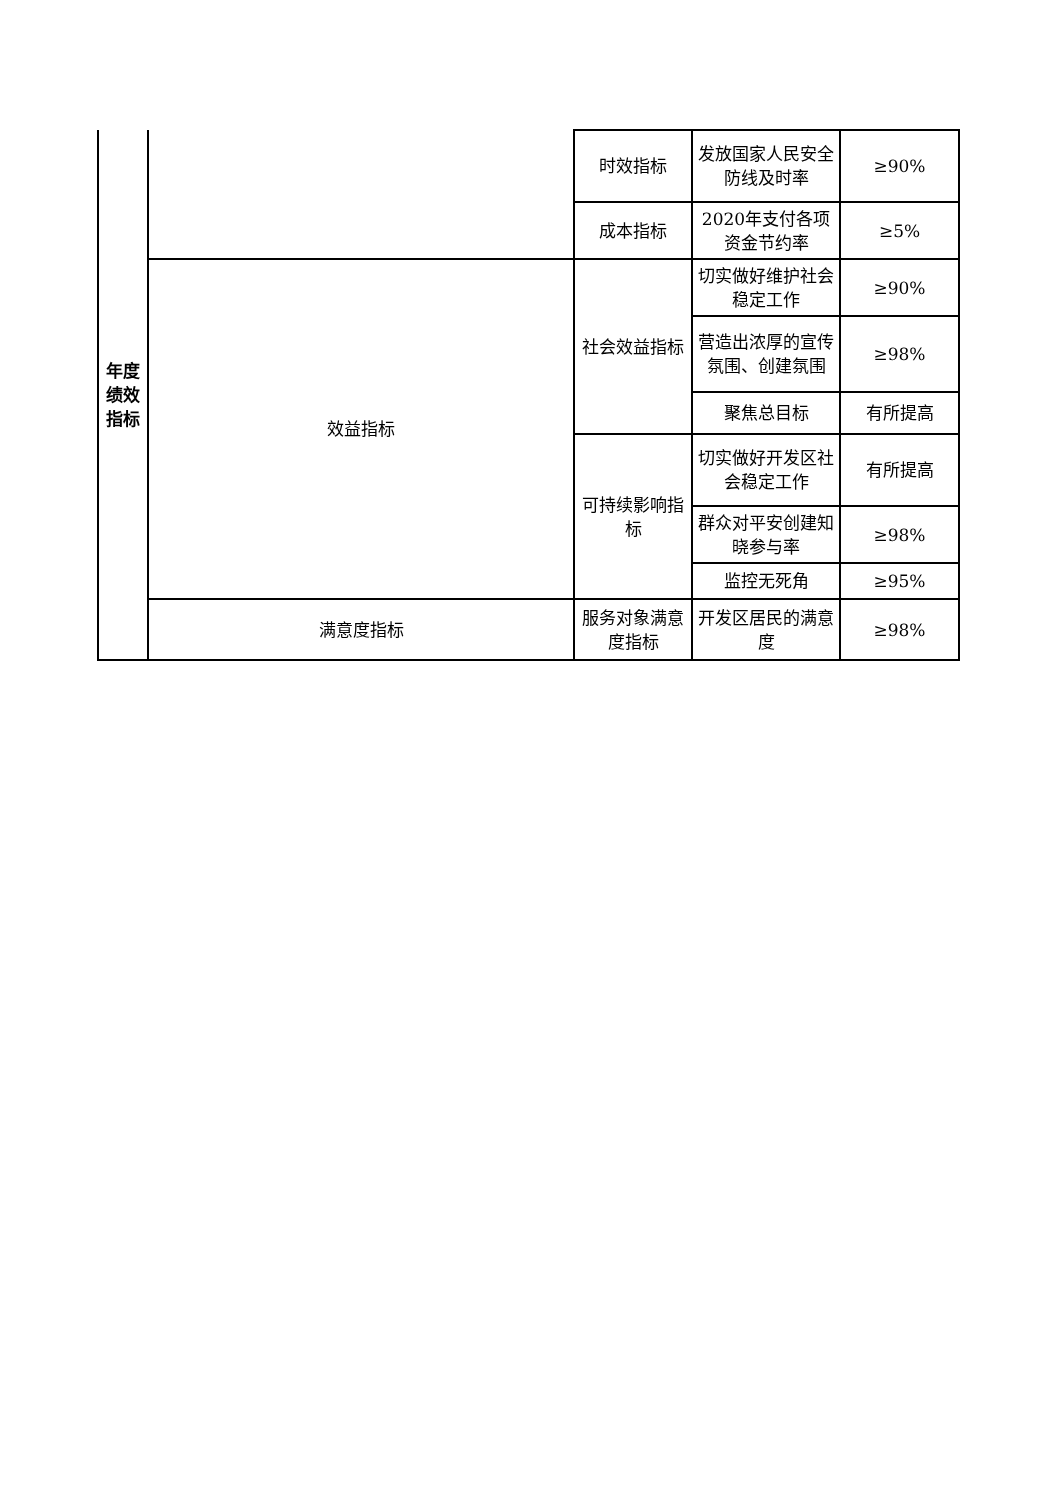| 年度绩效指标 | | 时效指标 | 发放国家人民安全防线及时率 | ≥90% |
| | | 成本指标 | 2020年支付各项资金节约率 | ≥5% |
| | 效益指标 | 社会效益指标 | 切实做好维护社会稳定工作 | ≥90% |
| | | | 营造出浓厚的宣传氛围、创建氛围 | ≥98% |
| | | | 聚焦总目标 | 有所提高 |
| | | 可持续影响指标 | 切实做好开发区社会稳定工作 | 有所提高 |
| | | | 群众对平安创建知晓参与率 | ≥98% |
| | | | 监控无死角 | ≥95% |
| | 满意度指标 | 服务对象满意度指标 | 开发区居民的满意度 | ≥98% |